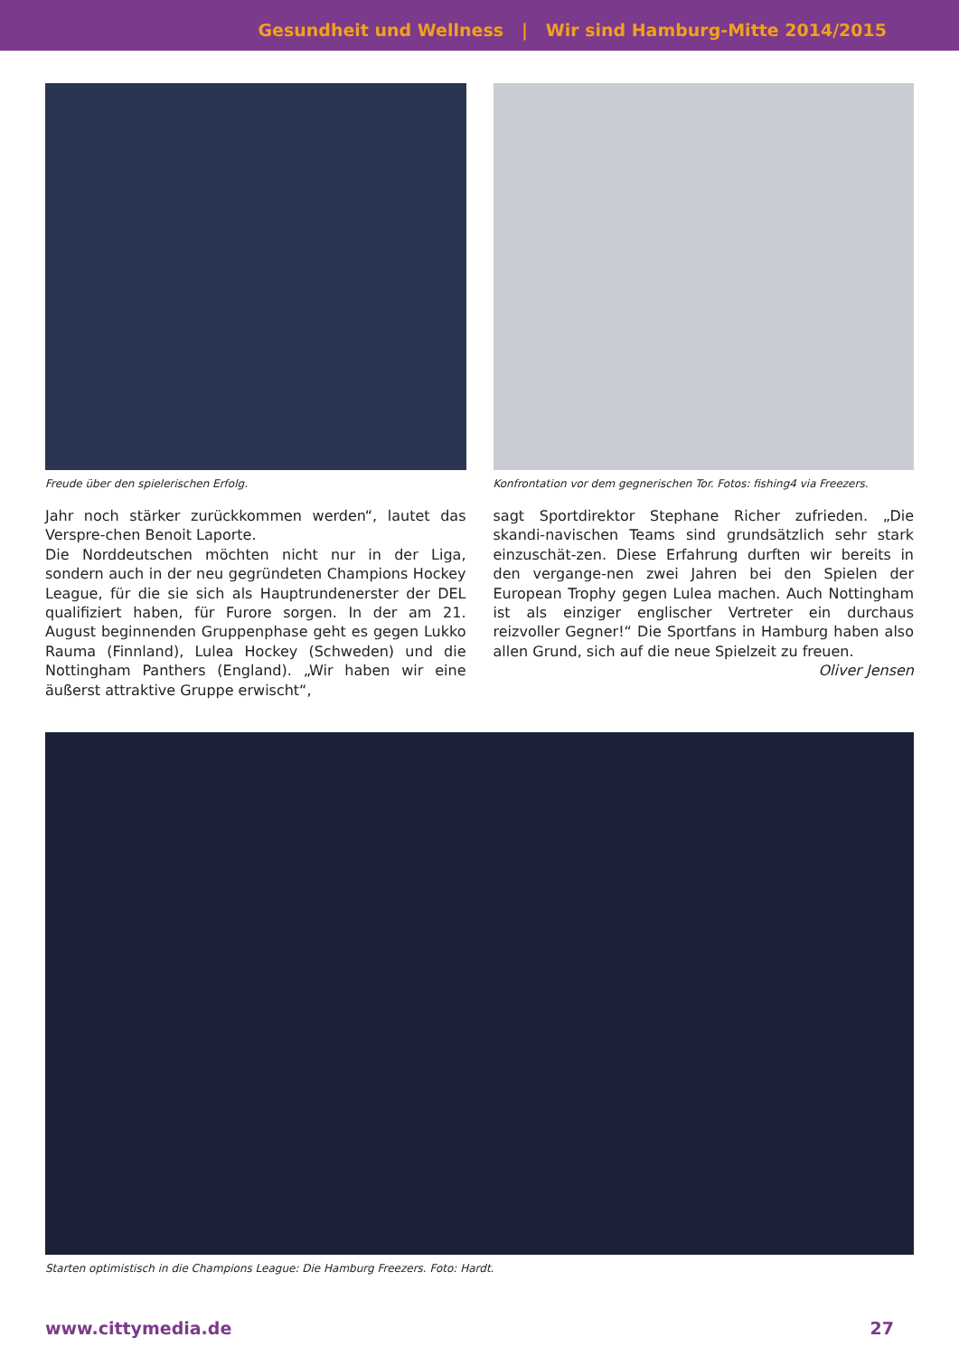Gesundheit und Wellness | Wir sind Hamburg-Mitte 2014/2015
Freude über den spielerischen Erfolg.
Jahr noch stärker zurückkommen werden“, lautet das Verspre-chen Benoit Laporte.
Die Norddeutschen möchten nicht nur in der Liga, sondern auch in der neu gegründeten Champions Hockey League, für die sie sich als Hauptrundenerster der DEL qualifiziert haben, für Furore sorgen. In der am 21. August beginnenden Gruppenphase geht es gegen Lukko Rauma (Finnland), Lulea Hockey (Schweden) und die Nottingham Panthers (England). „Wir haben wir eine äußerst attraktive Gruppe erwischt“,
Konfrontation vor dem gegnerischen Tor. Fotos: fishing4 via Freezers.
sagt Sportdirektor Stephane Richer zufrieden. „Die skandi-navischen Teams sind grundsätzlich sehr stark einzuschät-zen. Diese Erfahrung durften wir bereits in den vergange-nen zwei Jahren bei den Spielen der European Trophy gegen Lulea machen. Auch Nottingham ist als einziger englischer Vertreter ein durchaus reizvoller Gegner!“ Die Sportfans in Hamburg haben also allen Grund, sich auf die neue Spielzeit zu freuen.
Oliver Jensen
Starten optimistisch in die Champions League: Die Hamburg Freezers. Foto: Hardt.
www.cittymedia.de 27